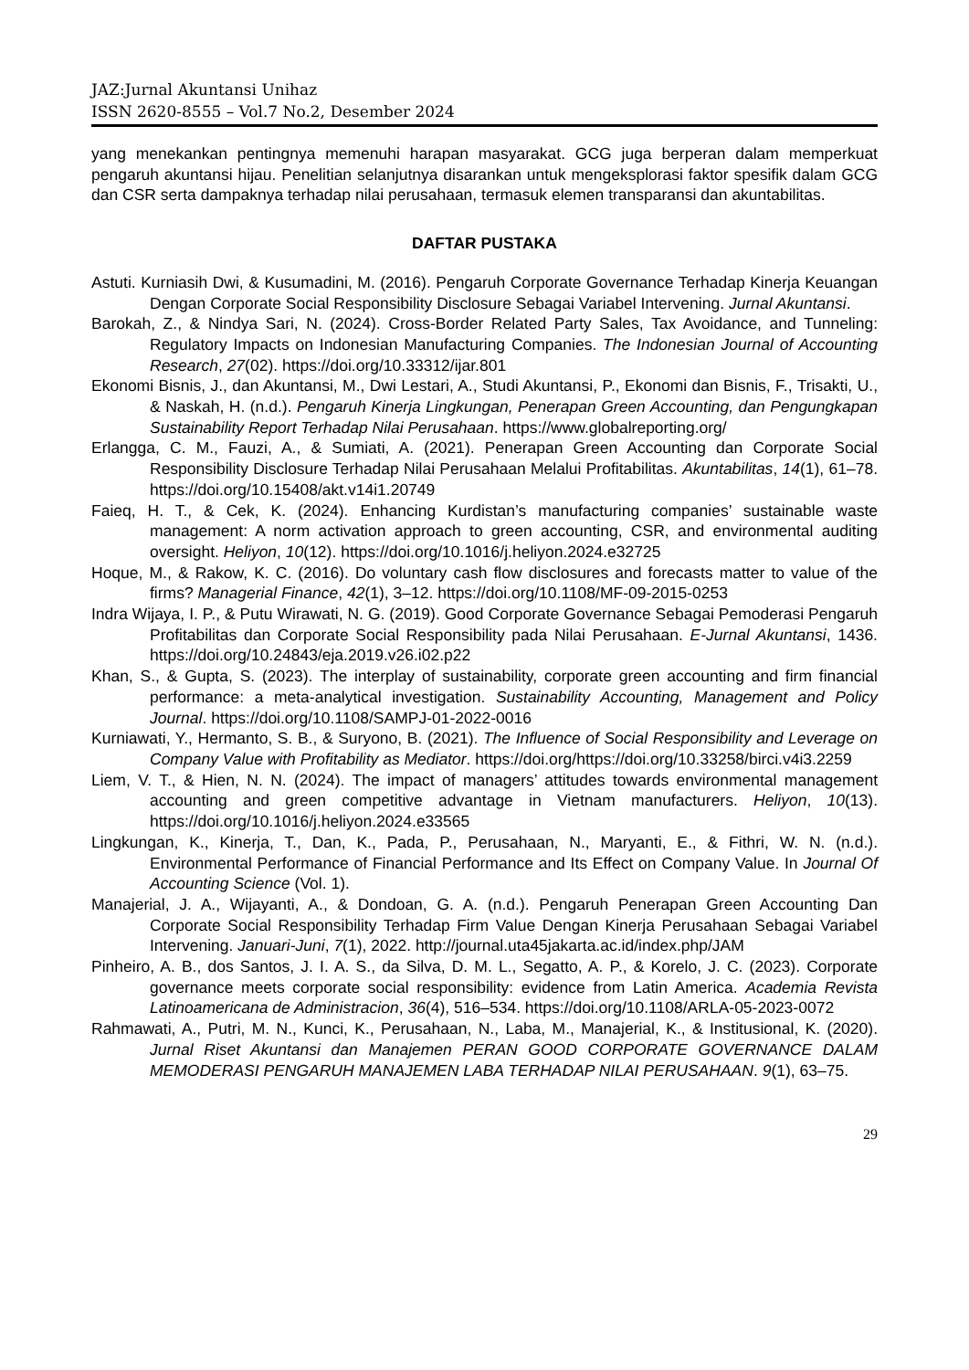JAZ:Jurnal Akuntansi Unihaz
ISSN 2620-8555 – Vol.7 No.2, Desember 2024
yang menekankan pentingnya memenuhi harapan masyarakat. GCG juga berperan dalam memperkuat pengaruh akuntansi hijau. Penelitian selanjutnya disarankan untuk mengeksplorasi faktor spesifik dalam GCG dan CSR serta dampaknya terhadap nilai perusahaan, termasuk elemen transparansi dan akuntabilitas.
DAFTAR PUSTAKA
Astuti. Kurniasih Dwi, & Kusumadini, M. (2016). Pengaruh Corporate Governance Terhadap Kinerja Keuangan Dengan Corporate Social Responsibility Disclosure Sebagai Variabel Intervening. Jurnal Akuntansi.
Barokah, Z., & Nindya Sari, N. (2024). Cross-Border Related Party Sales, Tax Avoidance, and Tunneling: Regulatory Impacts on Indonesian Manufacturing Companies. The Indonesian Journal of Accounting Research, 27(02). https://doi.org/10.33312/ijar.801
Ekonomi Bisnis, J., dan Akuntansi, M., Dwi Lestari, A., Studi Akuntansi, P., Ekonomi dan Bisnis, F., Trisakti, U., & Naskah, H. (n.d.). Pengaruh Kinerja Lingkungan, Penerapan Green Accounting, dan Pengungkapan Sustainability Report Terhadap Nilai Perusahaan. https://www.globalreporting.org/
Erlangga, C. M., Fauzi, A., & Sumiati, A. (2021). Penerapan Green Accounting dan Corporate Social Responsibility Disclosure Terhadap Nilai Perusahaan Melalui Profitabilitas. Akuntabilitas, 14(1), 61–78. https://doi.org/10.15408/akt.v14i1.20749
Faieq, H. T., & Cek, K. (2024). Enhancing Kurdistan’s manufacturing companies’ sustainable waste management: A norm activation approach to green accounting, CSR, and environmental auditing oversight. Heliyon, 10(12). https://doi.org/10.1016/j.heliyon.2024.e32725
Hoque, M., & Rakow, K. C. (2016). Do voluntary cash flow disclosures and forecasts matter to value of the firms? Managerial Finance, 42(1), 3–12. https://doi.org/10.1108/MF-09-2015-0253
Indra Wijaya, I. P., & Putu Wirawati, N. G. (2019). Good Corporate Governance Sebagai Pemoderasi Pengaruh Profitabilitas dan Corporate Social Responsibility pada Nilai Perusahaan. E-Jurnal Akuntansi, 1436. https://doi.org/10.24843/eja.2019.v26.i02.p22
Khan, S., & Gupta, S. (2023). The interplay of sustainability, corporate green accounting and firm financial performance: a meta-analytical investigation. Sustainability Accounting, Management and Policy Journal. https://doi.org/10.1108/SAMPJ-01-2022-0016
Kurniawati, Y., Hermanto, S. B., & Suryono, B. (2021). The Influence of Social Responsibility and Leverage on Company Value with Profitability as Mediator. https://doi.org/https://doi.org/10.33258/birci.v4i3.2259
Liem, V. T., & Hien, N. N. (2024). The impact of managers’ attitudes towards environmental management accounting and green competitive advantage in Vietnam manufacturers. Heliyon, 10(13). https://doi.org/10.1016/j.heliyon.2024.e33565
Lingkungan, K., Kinerja, T., Dan, K., Pada, P., Perusahaan, N., Maryanti, E., & Fithri, W. N. (n.d.). Environmental Performance of Financial Performance and Its Effect on Company Value. In Journal Of Accounting Science (Vol. 1).
Manajerial, J. A., Wijayanti, A., & Dondoan, G. A. (n.d.). Pengaruh Penerapan Green Accounting Dan Corporate Social Responsibility Terhadap Firm Value Dengan Kinerja Perusahaan Sebagai Variabel Intervening. Januari-Juni, 7(1), 2022. http://journal.uta45jakarta.ac.id/index.php/JAM
Pinheiro, A. B., dos Santos, J. I. A. S., da Silva, D. M. L., Segatto, A. P., & Korelo, J. C. (2023). Corporate governance meets corporate social responsibility: evidence from Latin America. Academia Revista Latinoamericana de Administracion, 36(4), 516–534. https://doi.org/10.1108/ARLA-05-2023-0072
Rahmawati, A., Putri, M. N., Kunci, K., Perusahaan, N., Laba, M., Manajerial, K., & Institusional, K. (2020). Jurnal Riset Akuntansi dan Manajemen PERAN GOOD CORPORATE GOVERNANCE DALAM MEMODERASI PENGARUH MANAJEMEN LABA TERHADAP NILAI PERUSAHAAN. 9(1), 63–75.
29